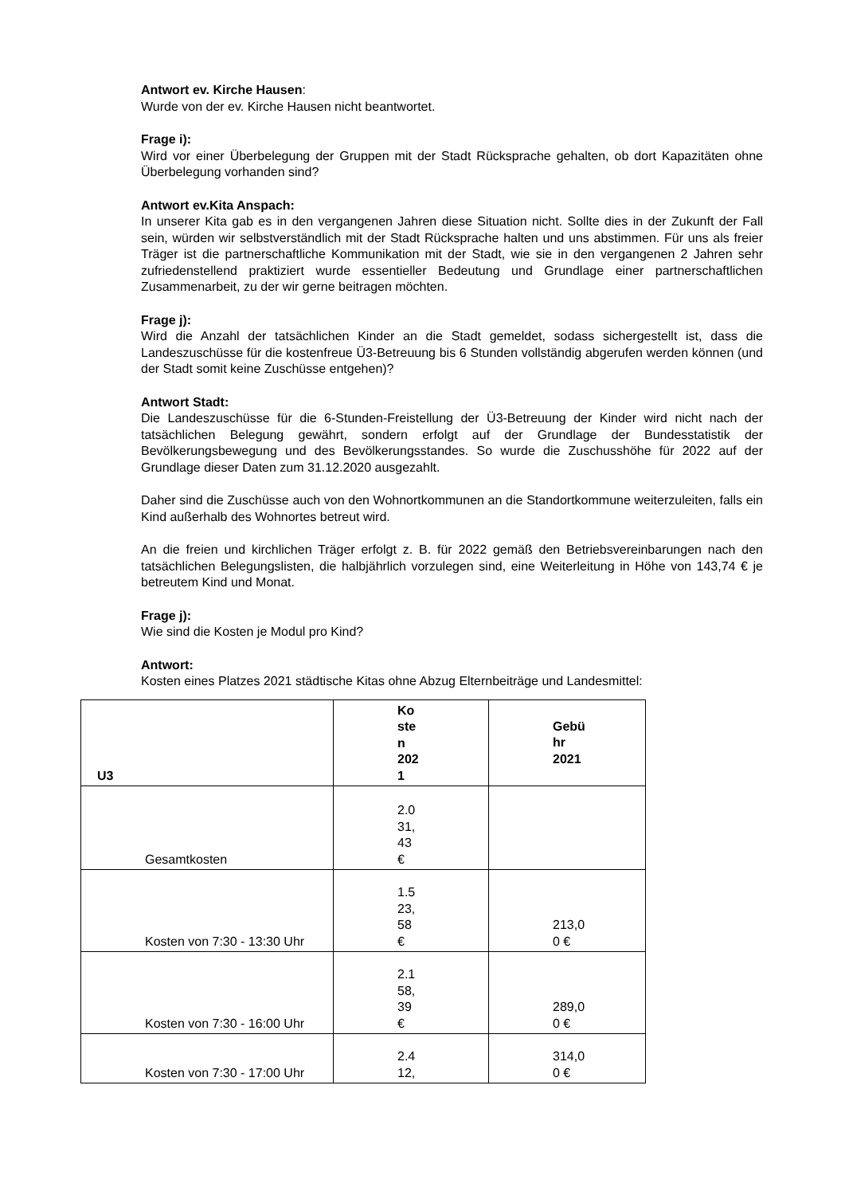Antwort ev. Kirche Hausen:
Wurde von der ev. Kirche Hausen nicht beantwortet.
Frage i):
Wird vor einer Überbelegung der Gruppen mit der Stadt Rücksprache gehalten, ob dort Kapazitäten ohne Überbelegung vorhanden sind?
Antwort ev.Kita Anspach:
In unserer Kita gab es in den vergangenen Jahren diese Situation nicht. Sollte dies in der Zukunft der Fall sein, würden wir selbstverständlich mit der Stadt Rücksprache halten und uns abstimmen. Für uns als freier Träger ist die partnerschaftliche Kommunikation mit der Stadt, wie sie in den vergangenen 2 Jahren sehr zufriedenstellend praktiziert wurde essentieller Bedeutung und Grundlage einer partnerschaftlichen Zusammenarbeit, zu der wir gerne beitragen möchten.
Frage j):
Wird die Anzahl der tatsächlichen Kinder an die Stadt gemeldet, sodass sichergestellt ist, dass die Landeszuschüsse für die kostenfreue Ü3-Betreuung bis 6 Stunden vollständig abgerufen werden können (und der Stadt somit keine Zuschüsse entgehen)?
Antwort Stadt:
Die Landeszuschüsse für die 6-Stunden-Freistellung der Ü3-Betreuung der Kinder wird nicht nach der tatsächlichen Belegung gewährt, sondern erfolgt auf der Grundlage der Bundesstatistik der Bevölkerungsbewegung und des Bevölkerungsstandes. So wurde die Zuschusshöhe für 2022 auf der Grundlage dieser Daten zum 31.12.2020 ausgezahlt.
Daher sind die Zuschüsse auch von den Wohnortkommunen an die Standortkommune weiterzuleiten, falls ein Kind außerhalb des Wohnortes betreut wird.
An die freien und kirchlichen Träger erfolgt z. B. für 2022 gemäß den Betriebsvereinbarungen nach den tatsächlichen Belegungslisten, die halbjährlich vorzulegen sind, eine Weiterleitung in Höhe von 143,74 € je betreutem Kind und Monat.
Frage j):
Wie sind die Kosten je Modul pro Kind?
Antwort:
Kosten eines Platzes 2021 städtische Kitas ohne Abzug Elternbeiträge und Landesmittel:
| U3 | Ko ste n 202 1 | Gebü hr 2021 |
| --- | --- | --- |
| Gesamtkosten | 2.0 31, 43 € | |
| Kosten von 7:30 - 13:30 Uhr | 1.5 23, 58 € | 213,0 0 € |
| Kosten von 7:30 - 16:00 Uhr | 2.1 58, 39 € | 289,0 0 € |
| Kosten von 7:30 - 17:00 Uhr | 2.4 12, | 314,0 0 € |